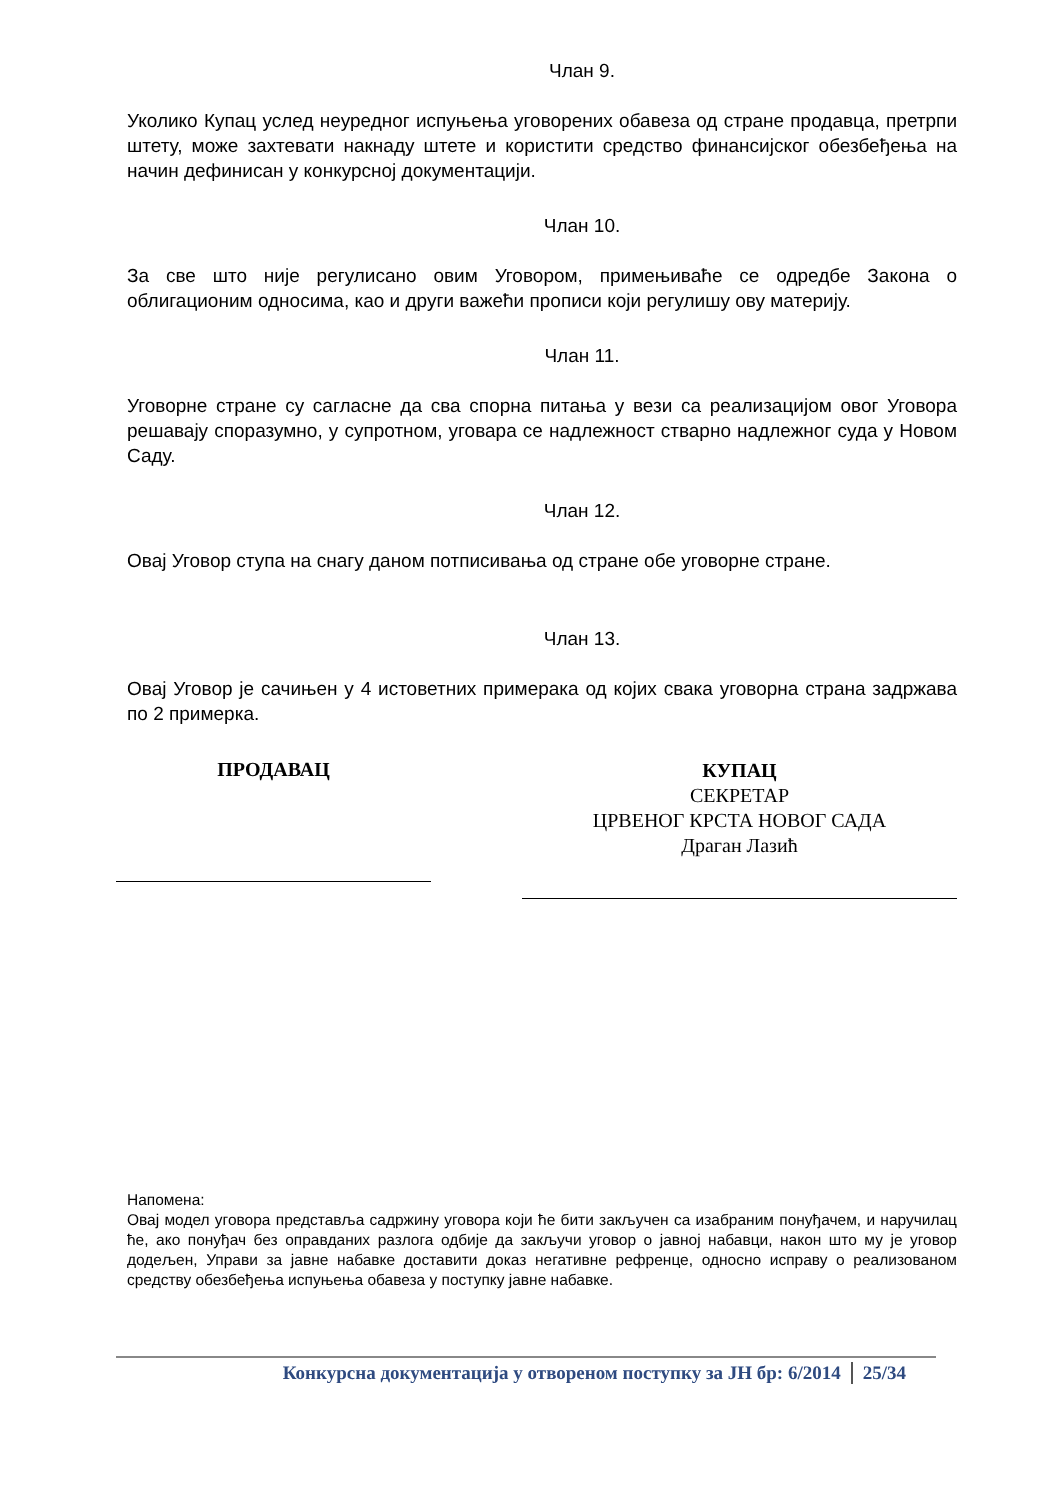Члан 9.
Уколико Купац услед неуредног испуњења уговорених обавеза од стране продавца, претрпи штету, може захтевати накнаду штете и користити средство финансијског обезбеђења на начин дефинисан у конкурсној документацији.
Члан 10.
За све што није регулисано овим Уговором, примењиваће се одредбе Закона о облигационим односима, као и други важећи прописи који регулишу ову материју.
Члан 11.
Уговорне стране су сагласне да сва спорна питања у вези са реализацијом овог Уговора решавају споразумно, у супротном, уговара се надлежност стварно надлежног суда у Новом Саду.
Члан 12.
Овај Уговор ступа на снагу даном потписивања од стране обе уговорне стране.
Члан 13.
Овај Уговор је сачињен у 4 истоветних примерака од којих свака уговорна страна задржава по 2 примерка.
ПРОДАВАЦ
КУПАЦ
СЕКРЕТАР
ЦРВЕНОГ КРСТА НОВОГ САДА
Драган Лазић
Напомена:
Овај модел уговора представља садржину уговора који ће бити закључен са изабраним понуђачем, и наручилац ће, ако понуђач без оправданих разлога одбије да закључи уговор о јавној набавци, након што му је уговор додељен, Управи за јавне набавке доставити доказ негативне рефренце, односно исправу о реализованом средству обезбеђења испуњења обавеза у поступку јавне набавке.
Конкурсна документација у отвореном поступку за ЈН бр: 6/2014 25/34